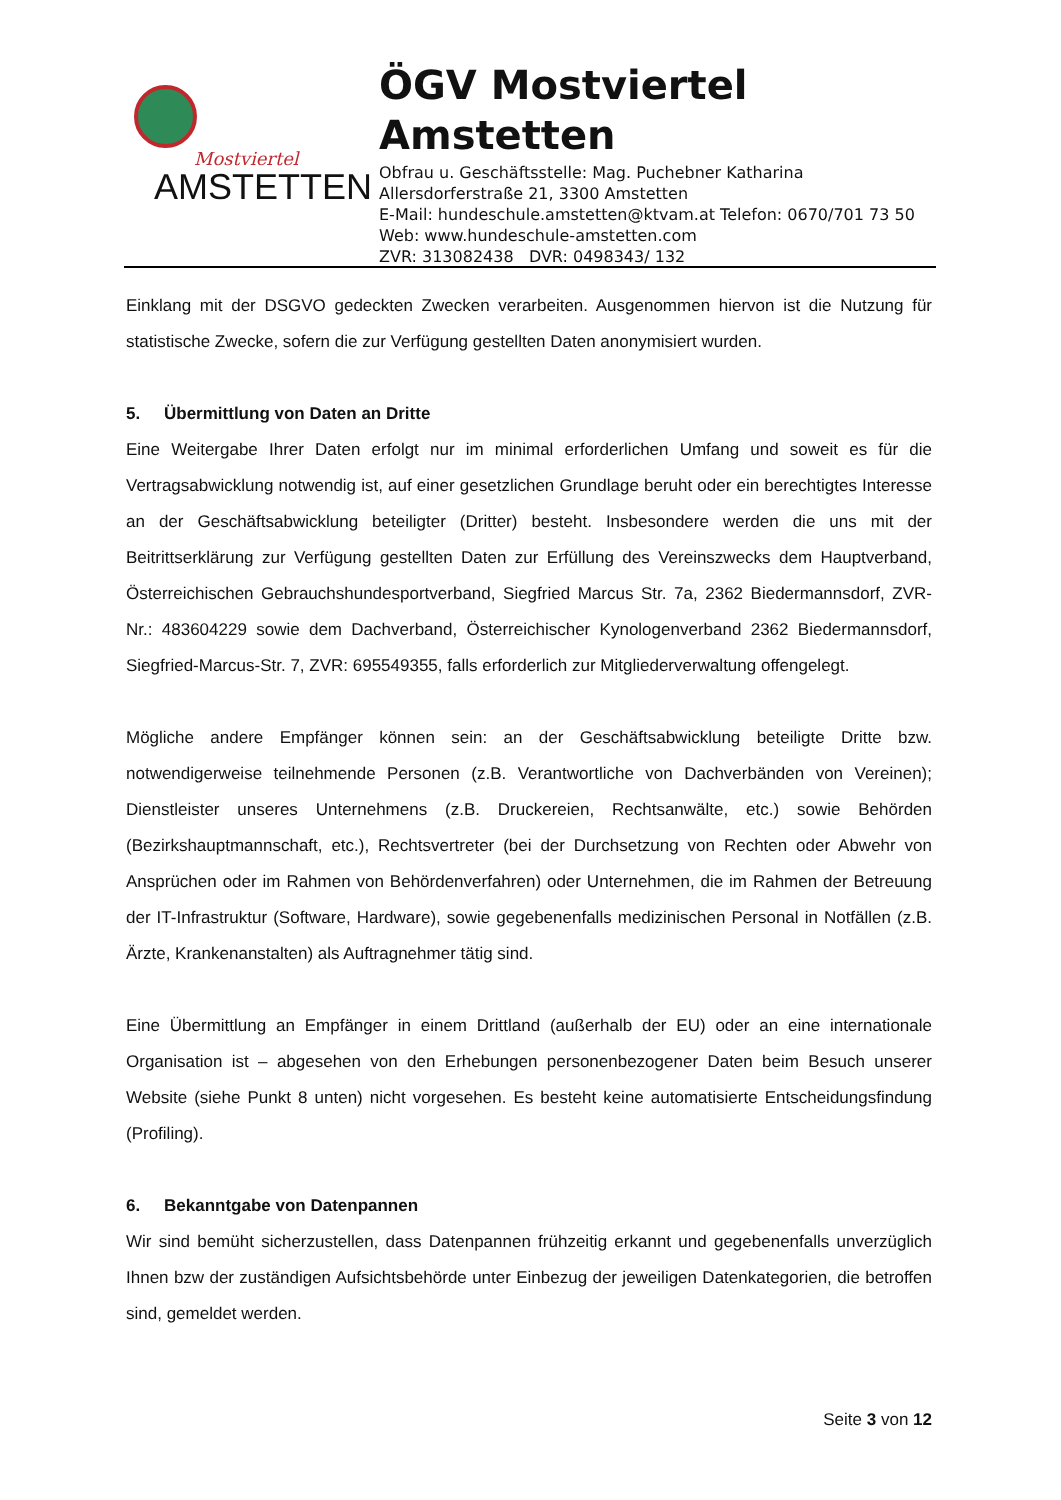Mostviertel
AMSTETTEN
ÖGV Mostviertel
Amstetten
Obfrau u. Geschäftsstelle: Mag. Puchebner Katharina
Allersdorferstraße 21, 3300 Amstetten
E-Mail: hundeschule.amstetten@ktvam.at Telefon: 0670/701 73 50
Web: www.hundeschule-amstetten.com
ZVR: 313082438 DVR: 0498343/ 132
Einklang mit der DSGVO gedeckten Zwecken verarbeiten. Ausgenommen hiervon ist die Nutzung für statistische Zwecke, sofern die zur Verfügung gestellten Daten anonymisiert wurden.
5. Übermittlung von Daten an Dritte
Eine Weitergabe Ihrer Daten erfolgt nur im minimal erforderlichen Umfang und soweit es für die Vertragsabwicklung notwendig ist, auf einer gesetzlichen Grundlage beruht oder ein berechtigtes Interesse an der Geschäftsabwicklung beteiligter (Dritter) besteht. Insbesondere werden die uns mit der Beitrittserklärung zur Verfügung gestellten Daten zur Erfüllung des Vereinszwecks dem Hauptverband, Österreichischen Gebrauchshundesportverband, Siegfried Marcus Str. 7a, 2362 Biedermannsdorf, ZVR-Nr.: 483604229 sowie dem Dachverband, Österreichischer Kynologenverband 2362 Biedermannsdorf, Siegfried-Marcus-Str. 7, ZVR: 695549355, falls erforderlich zur Mitgliederverwaltung offengelegt.
Mögliche andere Empfänger können sein: an der Geschäftsabwicklung beteiligte Dritte bzw. notwendigerweise teilnehmende Personen (z.B. Verantwortliche von Dachverbänden von Vereinen); Dienstleister unseres Unternehmens (z.B. Druckereien, Rechtsanwälte, etc.) sowie Behörden (Bezirkshauptmannschaft, etc.), Rechtsvertreter (bei der Durchsetzung von Rechten oder Abwehr von Ansprüchen oder im Rahmen von Behördenverfahren) oder Unternehmen, die im Rahmen der Betreuung der IT-Infrastruktur (Software, Hardware), sowie gegebenenfalls medizinischen Personal in Notfällen (z.B. Ärzte, Krankenanstalten) als Auftragnehmer tätig sind.
Eine Übermittlung an Empfänger in einem Drittland (außerhalb der EU) oder an eine internationale Organisation ist – abgesehen von den Erhebungen personenbezogener Daten beim Besuch unserer Website (siehe Punkt 8 unten) nicht vorgesehen. Es besteht keine automatisierte Entscheidungsfindung (Profiling).
6. Bekanntgabe von Datenpannen
Wir sind bemüht sicherzustellen, dass Datenpannen frühzeitig erkannt und gegebenenfalls unverzüglich Ihnen bzw der zuständigen Aufsichtsbehörde unter Einbezug der jeweiligen Datenkategorien, die betroffen sind, gemeldet werden.
Seite 3 von 12